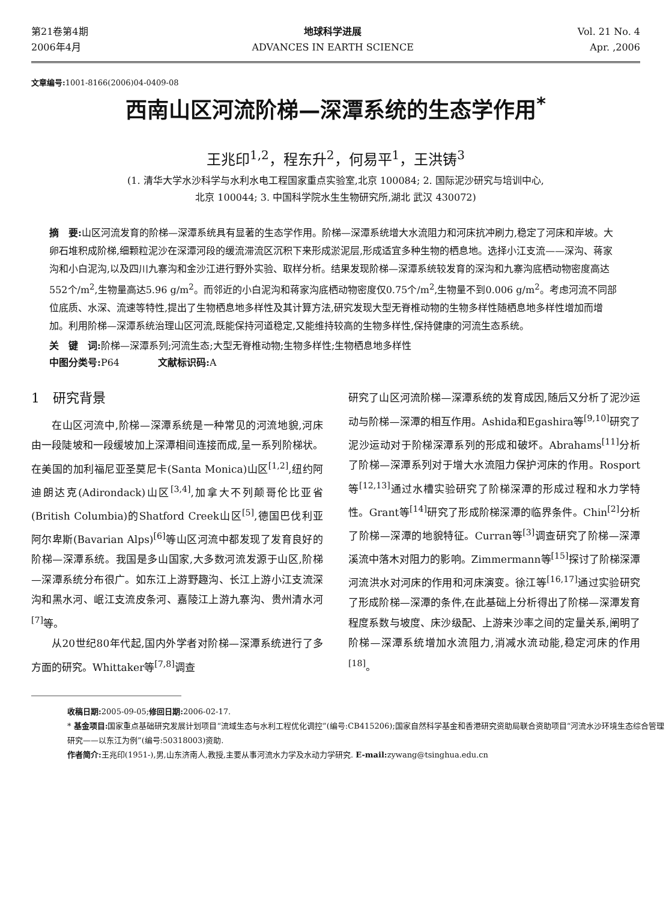第21卷第4期
2006年4月
地球科学进展
ADVANCES IN EARTH SCIENCE
Vol. 21 No. 4
Apr. ,2006
文章编号: 1001-8166(2006)04-0409-08
西南山区河流阶梯—深潭系统的生态学作用<sup>*</sup>
王兆印<sup>1,2</sup>，程东升<sup>2</sup>，何易平<sup>1</sup>，王洪铸<sup>3</sup>
(1. 清华大学水沙科学与水利水电工程国家重点实验室,北京 100084; 2. 国际泥沙研究与培训中心,
北京 100044; 3. 中国科学院水生生物研究所,湖北 武汉 430072)
摘　要: 山区河流发育的阶梯—深潭系统具有显著的生态学作用。阶梯—深潭系统增大水流阻力和河床抗冲刷力,稳定了河床和岸坡。大卵石堆积成阶梯,细颗粒泥沙在深潭河段的缓流滞流区沉积下来形成淤泥层,形成适宜多种生物的栖息地。选择小江支流——深沟、蒋家沟和小白泥沟,以及四川九寨沟和金沙江进行野外实验、取样分析。结果发现阶梯—深潭系统较发育的深沟和九寨沟底栖动物密度高达552个/m<sup>2</sup>,生物量高达5.96 g/m<sup>2</sup>。而邻近的小白泥沟和蒋家沟底栖动物密度仅0.75个/m<sup>2</sup>,生物量不到0.006 g/m<sup>2</sup>。考虑河流不同部位底质、水深、流速等特性,提出了生物栖息地多样性及其计算方法,研究发现大型无脊椎动物的生物多样性随栖息地多样性增加而增加。利用阶梯—深潭系统治理山区河流,既能保持河道稳定,又能维持较高的生物多样性,保持健康的河流生态系统。
关　键　词: 阶梯—深潭系列;河流生态;大型无脊椎动物;生物多样性;生物栖息地多样性
中图分类号: P64　　　　文献标识码: A
1　研究背景
在山区河流中,阶梯—深潭系统是一种常见的河流地貌,河床由一段陡坡和一段缓坡加上深潭相间连接而成,呈一系列阶梯状。在美国的加利福尼亚圣莫尼卡(Santa Monica)山区<sup>[1,2]</sup>,纽约阿迪朗达克(Adirondack)山区<sup>[3,4]</sup>,加拿大不列颠哥伦比亚省(British Columbia)的Shatford Creek山区<sup>[5]</sup>,德国巴伐利亚阿尔卑斯(Bavarian Alps)<sup>[6]</sup>等山区河流中都发现了发育良好的阶梯—深潭系统。我国是多山国家,大多数河流发源于山区,阶梯—深潭系统分布很广。如东江上游野趣沟、长江上游小江支流深沟和黑水河、岷江支流皮条河、嘉陵江上游九寨沟、贵州清水河<sup>[7]</sup>等。
从20世纪80年代起,国内外学者对阶梯—深潭系统进行了多方面的研究。Whittaker等<sup>[7,8]</sup>调查
研究了山区河流阶梯—深潭系统的发育成因,随后又分析了泥沙运动与阶梯—深潭的相互作用。Ashida和Egashira等<sup>[9,10]</sup>研究了泥沙运动对于阶梯深潭系列的形成和破坏。Abrahams<sup>[11]</sup>分析了阶梯—深潭系列对于增大水流阻力保护河床的作用。Rosport等<sup>[12,13]</sup>通过水槽实验研究了阶梯深潭的形成过程和水力学特性。Grant等<sup>[14]</sup>研究了形成阶梯深潭的临界条件。Chin<sup>[2]</sup>分析了阶梯—深潭的地貌特征。Curran等<sup>[3]</sup>调查研究了阶梯—深潭溪流中落木对阻力的影响。Zimmermann等<sup>[15]</sup>探讨了阶梯深潭河流洪水对河床的作用和河床演变。徐江等<sup>[16,17]</sup>通过实验研究了形成阶梯—深潭的条件,在此基础上分析得出了阶梯—深潭发育程度系数与坡度、床沙级配、上游来沙率之间的定量关系,阐明了阶梯—深潭系统增加水流阻力,消减水流动能,稳定河床的作用<sup>[18]</sup>。
收稿日期: 2005-09-05;修回日期: 2006-02-17.
* 基金项目: 国家重点基础研究发展计划项目“流域生态与水利工程优化调控”(编号:CB415206);国家自然科学基金和香港研究资助局联合资助项目“河流水沙环境生态综合管理研究——以东江为例”(编号:50318003)资助.
作者简介: 王兆印(1951-),男,山东济南人,教授,主要从事河流水力学及水动力学研究. E-mail: zywang@tsinghua.edu.cn